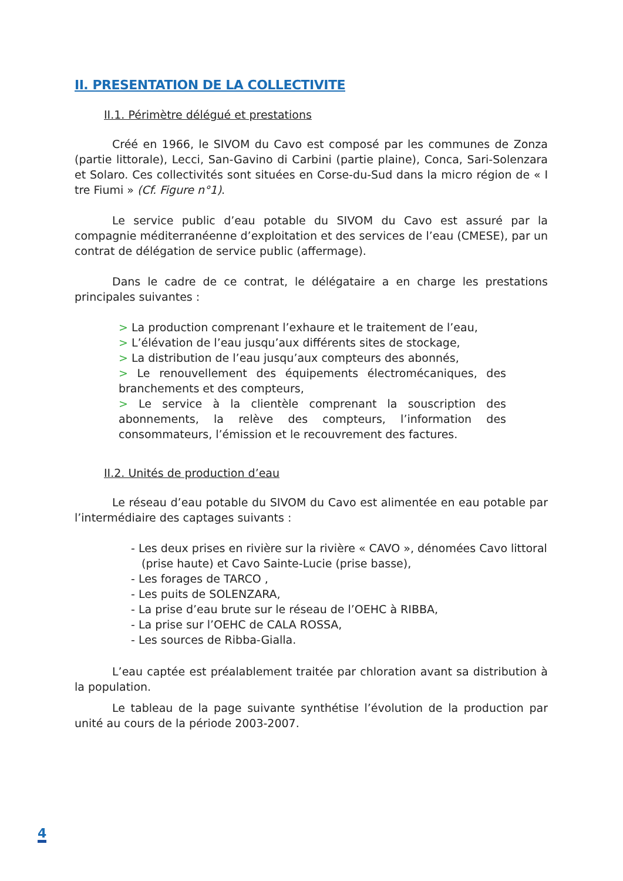II. PRESENTATION DE LA COLLECTIVITE
II.1. Périmètre délégué et prestations
Créé en 1966, le SIVOM du Cavo est composé par les communes de Zonza (partie littorale), Lecci, San-Gavino di Carbini (partie plaine), Conca, Sari-Solenzara et Solaro. Ces collectivités sont situées en Corse-du-Sud dans la micro région de « I tre Fiumi » (Cf. Figure n°1).
Le service public d’eau potable du SIVOM du Cavo est assuré par la compagnie méditerranéenne d’exploitation et des services de l’eau (CMESE), par un contrat de délégation de service public (affermage).
Dans le cadre de ce contrat, le délégataire a en charge les prestations principales suivantes :
> La production comprenant l’exhaure et le traitement de l’eau,
> L’élévation de l’eau jusqu’aux différents sites de stockage,
> La distribution de l’eau jusqu’aux compteurs des abonnés,
> Le renouvellement des équipements électromécaniques, des branchements et des compteurs,
> Le service à la clientèle comprenant la souscription des abonnements, la relève des compteurs, l’information des consommateurs, l’émission et le recouvrement des factures.
II.2. Unités de production d’eau
Le réseau d’eau potable du SIVOM du Cavo est alimentée en eau potable par l’intermédiaire des captages suivants :
- Les deux prises en rivière sur la rivière « CAVO », dénomées Cavo littoral
(prise haute) et Cavo Sainte-Lucie (prise basse),
- Les forages de TARCO ,
- Les puits de SOLENZARA,
- La prise d’eau brute sur le réseau de l’OEHC à RIBBA,
- La prise sur l’OEHC de CALA ROSSA,
- Les sources de Ribba-Gialla.
L’eau captée est préalablement traitée par chloration avant sa distribution à la population.
Le tableau de la page suivante synthétise l’évolution de la production par unité au cours de la période 2003-2007.
4